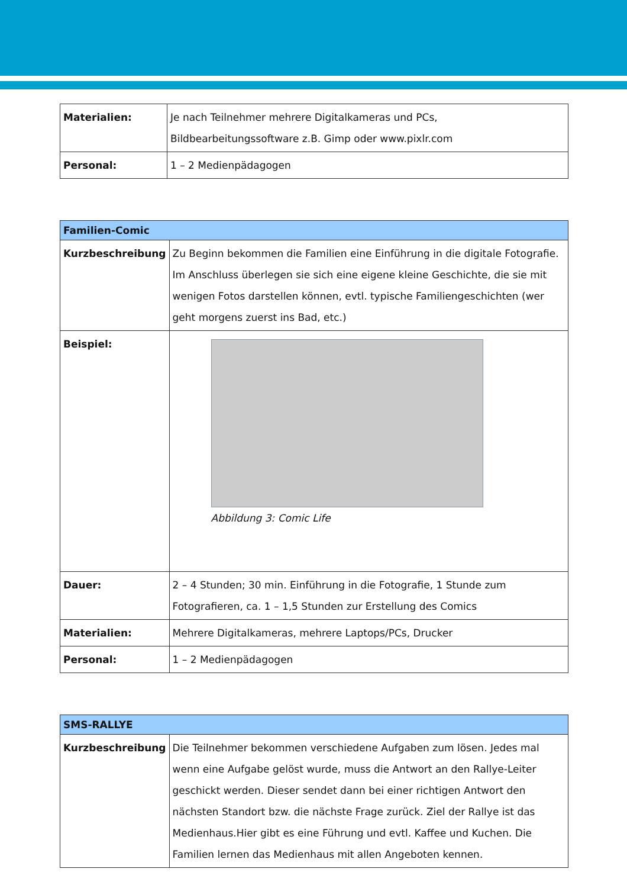| Materialien: | Je nach Teilnehmer mehrere Digitalkameras und PCs, Bildbearbeitungssoftware z.B. Gimp oder www.pixlr.com |
| Personal: | 1 – 2 Medienpädagogen |
| Familien-Comic | |
| --- | --- |
| Kurzbeschreibung | Zu Beginn bekommen die Familien eine Einführung in die digitale Fotografie. Im Anschluss überlegen sie sich eine eigene kleine Geschichte, die sie mit wenigen Fotos darstellen können, evtl. typische Familiengeschichten (wer geht morgens zuerst ins Bad, etc.) |
| Beispiel: | Abbildung 3: Comic Life |
| Dauer: | 2 – 4 Stunden; 30 min. Einführung in die Fotografie, 1 Stunde zum Fotografieren, ca. 1 – 1,5 Stunden zur Erstellung des Comics |
| Materialien: | Mehrere Digitalkameras, mehrere Laptops/PCs, Drucker |
| Personal: | 1 – 2 Medienpädagogen |
| SMS-RALLYE | |
| --- | --- |
| Kurzbeschreibung | Die Teilnehmer bekommen verschiedene Aufgaben zum lösen. Jedes mal wenn eine Aufgabe gelöst wurde, muss die Antwort an den Rallye-Leiter geschickt werden. Dieser sendet dann bei einer richtigen Antwort den nächsten Standort bzw. die nächste Frage zurück. Ziel der Rallye ist das Medienhaus.Hier gibt es eine Führung und evtl. Kaffee und Kuchen. Die Familien lernen das Medienhaus mit allen Angeboten kennen. |